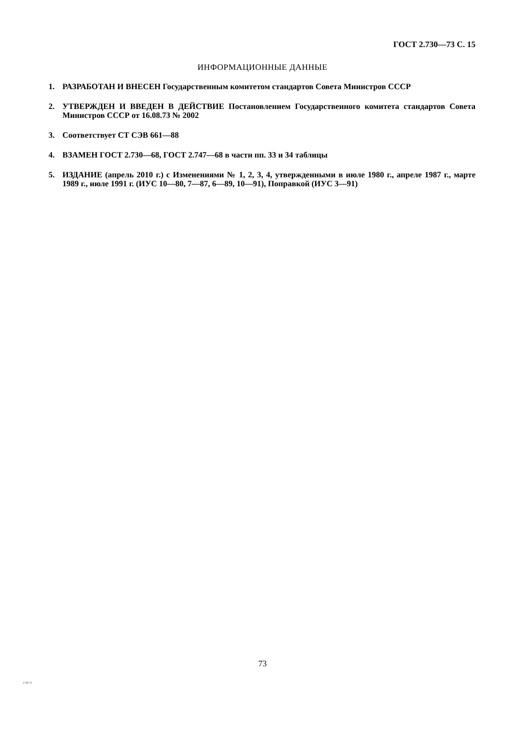ГОСТ 2.730—73 С. 15
ИНФОРМАЦИОННЫЕ ДАННЫЕ
1. РАЗРАБОТАН И ВНЕСЕН Государственным комитетом стандартов Совета Министров СССР
2. УТВЕРЖДЕН И ВВЕДЕН В ДЕЙСТВИЕ Постановлением Государственного комитета стандартов Совета Министров СССР от 16.08.73 № 2002
3. Соответствует СТ СЭВ 661—88
4. ВЗАМЕН ГОСТ 2.730—68, ГОСТ 2.747—68 в части пп. 33 и 34 таблицы
5. ИЗДАНИЕ (апрель 2010 г.) с Изменениями № 1, 2, 3, 4, утвержденными в июле 1980 г., апреле 1987 г., марте 1989 г., июле 1991 г. (ИУС 10—80, 7—87, 6—89, 10—91), Поправкой (ИУС 3—91)
73
2.730-73